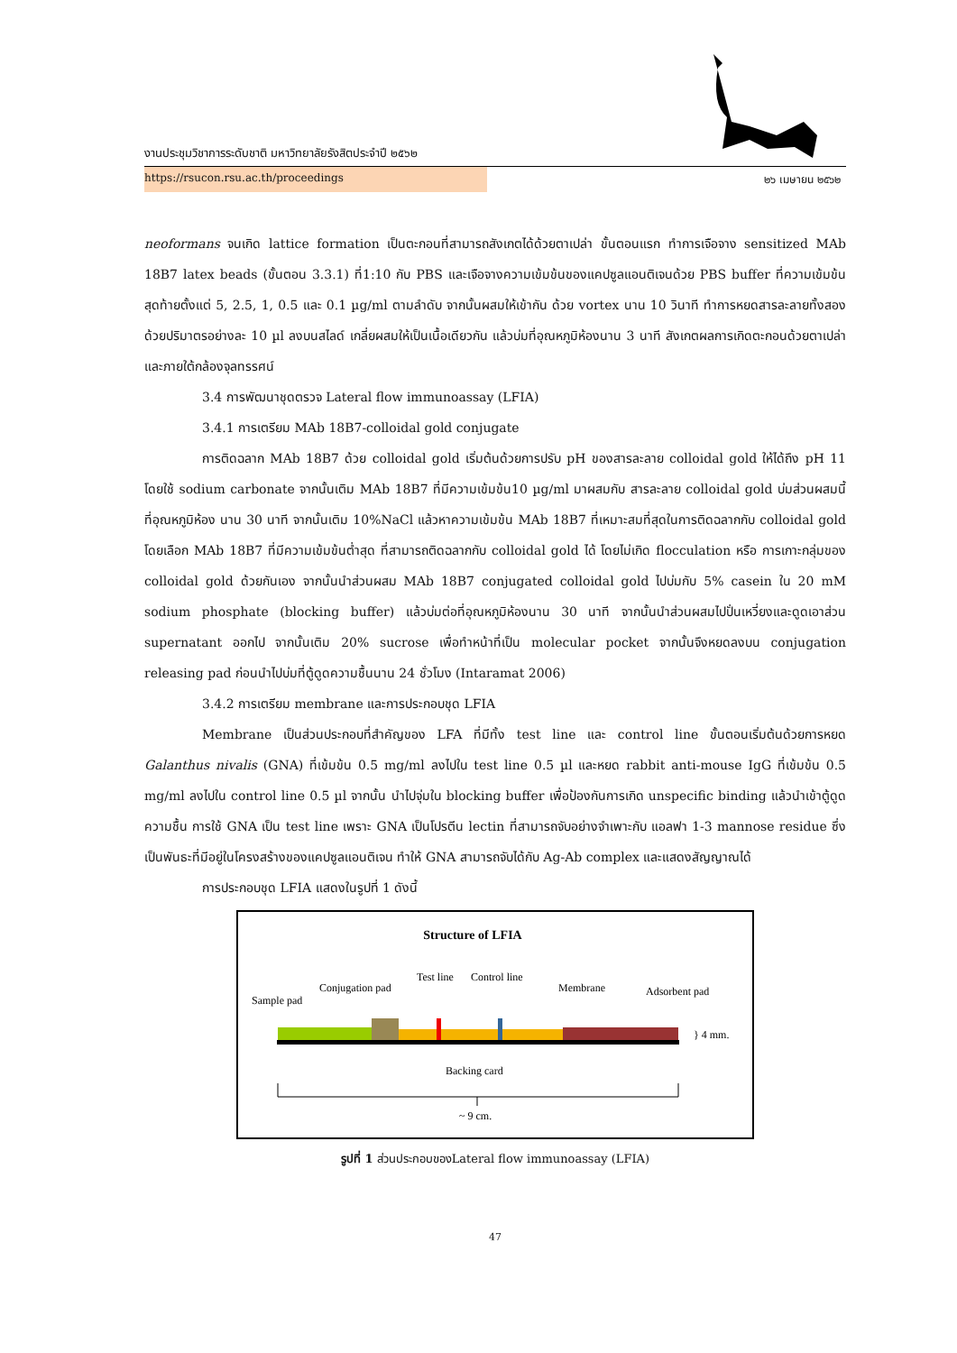งานประชุมวิชาการระดับชาติ มหาวิทยาลัยรังสิตประจำปี ๒๕๖๒
https://rsucon.rsu.ac.th/proceedings ๒๖ เมษายน ๒๕๖๒
neoformans จนเกิด lattice formation เป็นตะกอนที่สามารถสังเกตได้ด้วยตาเปล่า ขั้นตอนแรก ทำการเจือจาง sensitized MAb 18B7 latex beads (ขั้นตอน 3.3.1) ที่1:10 กับ PBS และเจือจางความเข้มข้นของแคปซูลแอนติเจนด้วย PBS buffer ที่ความเข้มข้นสุดท้ายตั้งแต่ 5, 2.5, 1, 0.5 และ 0.1 µg/ml ตามลำดับ จากนั้นผสมให้เข้ากัน ด้วย vortex นาน 10 วินาที ทำการหยดสารละลายทั้งสองด้วยปริมาตรอย่างละ 10 µl ลงบนสไลด์ เกลี่ยผสมให้เป็นเนื้อเดียวกัน แล้วบ่มที่อุณหภูมิห้องนาน 3 นาที สังเกตผลการเกิดตะกอนด้วยตาเปล่าและภายใต้กล้องจุลทรรศน์
3.4 การพัฒนาชุดตรวจ Lateral flow immunoassay (LFIA)
3.4.1 การเตรียม MAb 18B7-colloidal gold conjugate
การติดฉลาก MAb 18B7 ด้วย colloidal gold เริ่มต้นด้วยการปรับ pH ของสารละลาย colloidal gold ให้ได้ถึง pH 11 โดยใช้ sodium carbonate จากนั้นเติม MAb 18B7 ที่มีความเข้มข้น10 µg/ml มาผสมกับ สารละลาย colloidal gold บ่มส่วนผสมนี้ ที่อุณหภูมิห้อง นาน 30 นาที จากนั้นเติม 10%NaCl แล้วหาความเข้มข้น MAb 18B7 ที่เหมาะสมที่สุดในการติดฉลากกับ colloidal gold โดยเลือก MAb 18B7 ที่มีความเข้มข้นต่ำสุด ที่สามารถติดฉลากกับ colloidal gold ได้ โดยไม่เกิด flocculation หรือ การเกาะกลุ่มของ colloidal gold ด้วยกันเอง จากนั้นนำส่วนผสม MAb 18B7 conjugated colloidal gold ไปบ่มกับ 5% casein ใน 20 mM sodium phosphate (blocking buffer) แล้วบ่มต่อที่อุณหภูมิห้องนาน 30 นาที จากนั้นนำส่วนผสมไปปั่นเหวี่ยงและดูดเอาส่วน supernatant ออกไป จากนั้นเติม 20% sucrose เพื่อทำหน้าที่เป็น molecular pocket จากนั้นจึงหยดลงบน conjugation releasing pad ก่อนนำไปบ่มที่ตู้ดูดความชื้นนาน 24 ชั่วโมง (Intaramat 2006)
3.4.2 การเตรียม membrane และการประกอบชุด LFIA
Membrane เป็นส่วนประกอบที่สำคัญของ LFA ที่มีทั้ง test line และ control line ขั้นตอนเริ่มต้นด้วยการหยด Galanthus nivalis (GNA) ที่เข้มข้น 0.5 mg/ml ลงไปใน test line 0.5 µl และหยด rabbit anti-mouse IgG ที่เข้มข้น 0.5 mg/ml ลงไปใน control line 0.5 µl จากนั้น นำไปจุ่มใน blocking buffer เพื่อป้องกันการเกิด unspecific binding แล้วนำเข้าตู้ดูดความชื้น การใช้ GNA เป็น test line เพราะ GNA เป็นโปรตีน lectin ที่สามารถจับอย่างจำเพาะกับ แอลฟา 1-3 mannose residue ซึ่งเป็นพันธะที่มีอยู่ในโครงสร้างของแคปซูลแอนติเจน ทำให้ GNA สามารถจับได้กับ Ag-Ab complex และแสดงสัญญาณได้
การประกอบชุด LFIA แสดงในรูปที่ 1 ดังนี้
Structure of LFIA
Sample pad
Conjugation pad
Test line
Control line
Membrane
Adsorbent pad
} 4 mm.
Backing card
~ 9 cm.
รูปที่ 1 ส่วนประกอบของLateral flow immunoassay (LFIA)
47